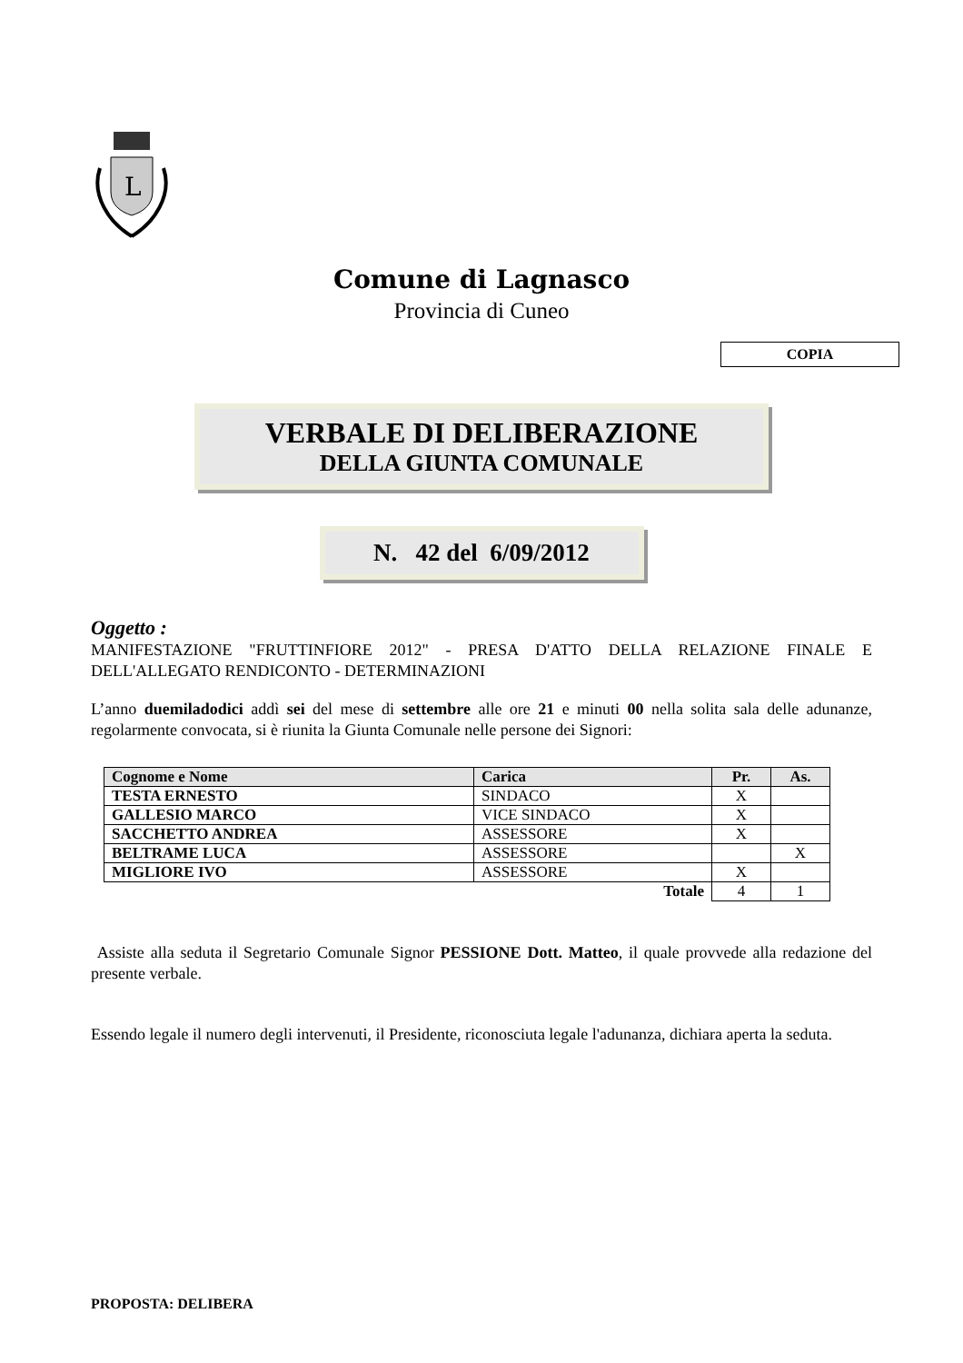L
Comune di Lagnasco
Provincia di Cuneo
COPIA
VERBALE DI DELIBERAZIONE
DELLA GIUNTA COMUNALE
N. 42 del 6/09/2012
Oggetto :
MANIFESTAZIONE "FRUTTINFIORE 2012" - PRESA D'ATTO DELLA RELAZIONE FINALE E DELL'ALLEGATO RENDICONTO - DETERMINAZIONI
L’anno duemiladodici addì sei del mese di settembre alle ore 21 e minuti 00 nella solita sala delle adunanze, regolarmente convocata, si è riunita la Giunta Comunale nelle persone dei Signori:
| Cognome e Nome | Carica | Pr. | As. |
| --- | --- | --- | --- |
| TESTA ERNESTO | SINDACO | X | |
| GALLESIO MARCO | VICE SINDACO | X | |
| SACCHETTO ANDREA | ASSESSORE | X | |
| BELTRAME LUCA | ASSESSORE | | X |
| MIGLIORE IVO | ASSESSORE | X | |
| Totale | | 4 | 1 |
Assiste alla seduta il Segretario Comunale Signor PESSIONE Dott. Matteo, il quale provvede alla redazione del presente verbale.
Essendo legale il numero degli intervenuti, il Presidente, riconosciuta legale l'adunanza, dichiara aperta la seduta.
PROPOSTA: DELIBERA